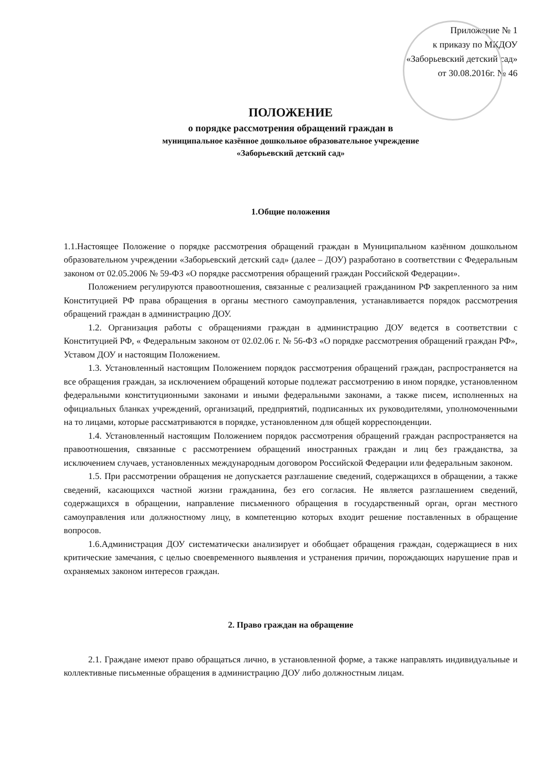Приложение № 1
к приказу по МКДОУ
«Заборьевский детский сад»
от 30.08.2016г. № 46
ПОЛОЖЕНИЕ
о порядке рассмотрения обращений граждан в
муниципальное казённое дошкольное образовательное учреждение
«Заборьевский детский сад»
1.Общие положения
1.1.Настоящее Положение о порядке рассмотрения обращений граждан в Муниципальном казённом дошкольном образовательном учреждении «Заборьевский детский сад» (далее – ДОУ) разработано в соответствии с Федеральным законом от 02.05.2006 № 59-ФЗ «О порядке рассмотрения обращений граждан Российской Федерации».
Положением регулируются правоотношения, связанные с реализацией гражданином РФ закрепленного за ним Конституцией РФ права обращения в органы местного самоуправления, устанавливается порядок рассмотрения обращений граждан в администрацию ДОУ.
1.2. Организация работы с обращениями граждан в администрацию ДОУ ведется в соответствии с Конституцией РФ, « Федеральным законом от 02.02.06 г. № 56-ФЗ «О порядке рассмотрения обращений граждан РФ», Уставом ДОУ и настоящим Положением.
1.3. Установленный настоящим Положением порядок рассмотрения обращений граждан, распространяется на все обращения граждан, за исключением обращений которые подлежат рассмотрению в ином порядке, установленном федеральными конституционными законами и иными федеральными законами, а также писем, исполненных на официальных бланках учреждений, организаций, предприятий, подписанных их руководителями, уполномоченными на то лицами, которые рассматриваются в порядке, установленном для общей корреспонденции.
1.4. Установленный настоящим Положением порядок рассмотрения обращений граждан распространяется на правоотношения, связанные с рассмотрением обращений иностранных граждан и лиц без гражданства, за исключением случаев, установленных международным договором Российской Федерации или федеральным законом.
1.5. При рассмотрении обращения не допускается разглашение сведений, содержащихся в обращении, а также сведений, касающихся частной жизни гражданина, без его согласия. Не является разглашением сведений, содержащихся в обращении, направление письменного обращения в государственный орган, орган местного самоуправления или должностному лицу, в компетенцию которых входит решение поставленных в обращение вопросов.
1.6.Администрация ДОУ систематически анализирует и обобщает обращения граждан, содержащиеся в них критические замечания, с целью своевременного выявления и устранения причин, порождающих нарушение прав и охраняемых законом интересов граждан.
2. Право граждан на обращение
2.1. Граждане имеют право обращаться лично, в установленной форме, а также направлять индивидуальные и коллективные письменные обращения в администрацию ДОУ либо должностным лицам.